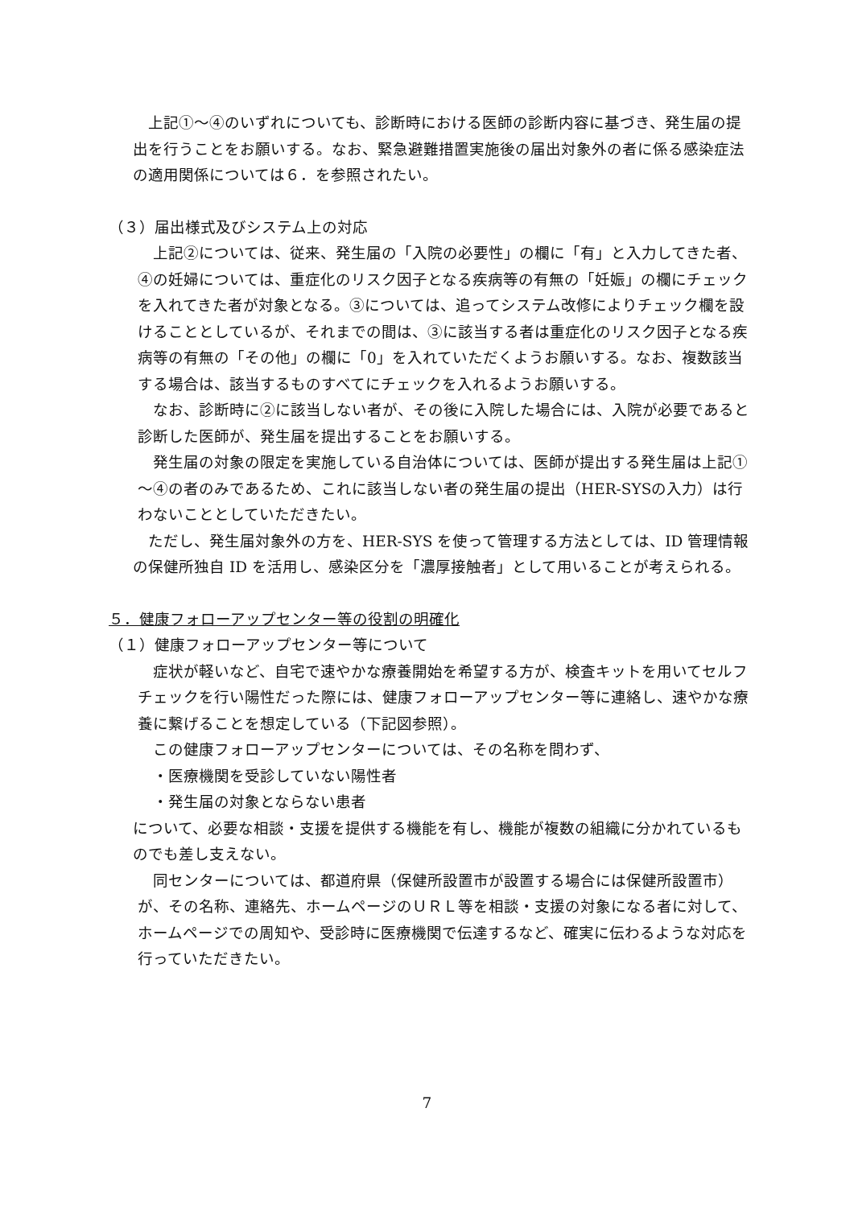上記①～④のいずれについても、診断時における医師の診断内容に基づき、発生届の提出を行うことをお願いする。なお、緊急避難措置実施後の届出対象外の者に係る感染症法の適用関係については６．を参照されたい。
（３）届出様式及びシステム上の対応
　上記②については、従来、発生届の「入院の必要性」の欄に「有」と入力してきた者、④の妊婦については、重症化のリスク因子となる疾病等の有無の「妊娠」の欄にチェックを入れてきた者が対象となる。③については、追ってシステム改修によりチェック欄を設けることとしているが、それまでの間は、③に該当する者は重症化のリスク因子となる疾病等の有無の「その他」の欄に「0」を入れていただくようお願いする。なお、複数該当する場合は、該当するものすべてにチェックを入れるようお願いする。
　なお、診断時に②に該当しない者が、その後に入院した場合には、入院が必要であると診断した医師が、発生届を提出することをお願いする。
　発生届の対象の限定を実施している自治体については、医師が提出する発生届は上記①～④の者のみであるため、これに該当しない者の発生届の提出（HER-SYSの入力）は行わないこととしていただきたい。
　ただし、発生届対象外の方を、HER-SYS を使って管理する方法としては、ID 管理情報の保健所独自 ID を活用し、感染区分を「濃厚接触者」として用いることが考えられる。
５．健康フォローアップセンター等の役割の明確化
（１）健康フォローアップセンター等について
　症状が軽いなど、自宅で速やかな療養開始を希望する方が、検査キットを用いてセルフチェックを行い陽性だった際には、健康フォローアップセンター等に連絡し、速やかな療養に繋げることを想定している（下記図参照）。
　この健康フォローアップセンターについては、その名称を問わず、
　・医療機関を受診していない陽性者
　・発生届の対象とならない患者
について、必要な相談・支援を提供する機能を有し、機能が複数の組織に分かれているものでも差し支えない。
　同センターについては、都道府県（保健所設置市が設置する場合には保健所設置市）が、その名称、連絡先、ホームページのＵＲＬ等を相談・支援の対象になる者に対して、ホームページでの周知や、受診時に医療機関で伝達するなど、確実に伝わるような対応を行っていただきたい。
7